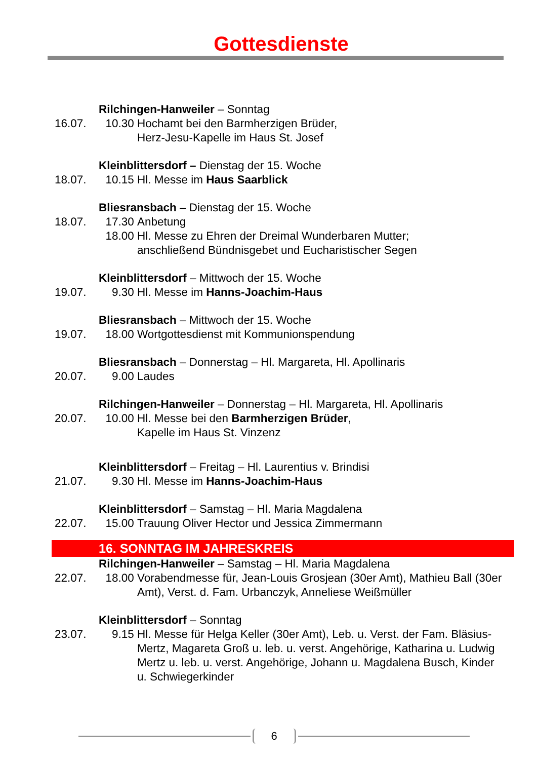Gottesdienste
Rilchingen-Hanweiler – Sonntag
16.07. 10.30 Hochamt bei den Barmherzigen Brüder,
Herz-Jesu-Kapelle im Haus St. Josef
Kleinblittersdorf – Dienstag der 15. Woche
18.07. 10.15 Hl. Messe im Haus Saarblick
Bliesransbach – Dienstag der 15. Woche
18.07. 17.30 Anbetung
18.00 Hl. Messe zu Ehren der Dreimal Wunderbaren Mutter;
anschließend Bündnisgebet und Eucharistischer Segen
Kleinblittersdorf – Mittwoch der 15. Woche
19.07. 9.30 Hl. Messe im Hanns-Joachim-Haus
Bliesransbach – Mittwoch der 15. Woche
19.07. 18.00 Wortgottesdienst mit Kommunionspendung
Bliesransbach – Donnerstag – Hl. Margareta, Hl. Apollinaris
20.07. 9.00 Laudes
Rilchingen-Hanweiler – Donnerstag – Hl. Margareta, Hl. Apollinaris
20.07. 10.00 Hl. Messe bei den Barmherzigen Brüder,
Kapelle im Haus St. Vinzenz
Kleinblittersdorf – Freitag – Hl. Laurentius v. Brindisi
21.07. 9.30 Hl. Messe im Hanns-Joachim-Haus
Kleinblittersdorf – Samstag – Hl. Maria Magdalena
22.07. 15.00 Trauung Oliver Hector und Jessica Zimmermann
16. SONNTAG IM JAHRESKREIS
Rilchingen-Hanweiler – Samstag – Hl. Maria Magdalena
22.07. 18.00 Vorabendmesse für, Jean-Louis Grosjean (30er Amt), Mathieu Ball (30er Amt), Verst. d. Fam. Urbanczyk, Anneliese Weißmüller
Kleinblittersdorf – Sonntag
23.07. 9.15 Hl. Messe für Helga Keller (30er Amt), Leb. u. Verst. der Fam. Bläsius-Mertz, Magareta Groß u. leb. u. verst. Angehörige, Katharina u. Ludwig Mertz u. leb. u. verst. Angehörige, Johann u. Magdalena Busch, Kinder u. Schwiegerkinder
6